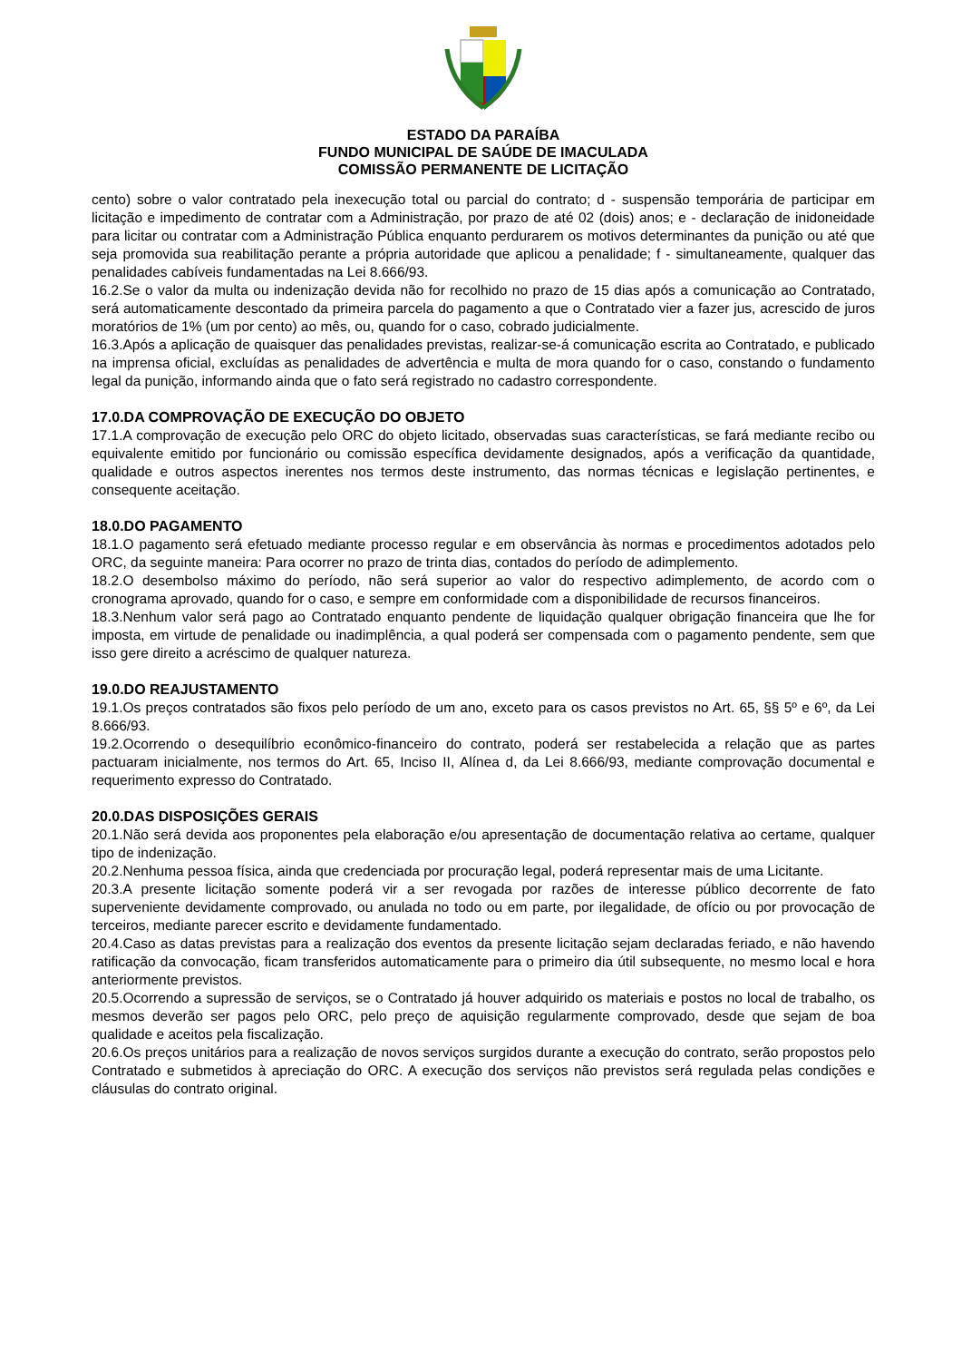ESTADO DA PARAÍBA
FUNDO MUNICIPAL DE SAÚDE DE IMACULADA
COMISSÃO PERMANENTE DE LICITAÇÃO
cento) sobre o valor contratado pela inexecução total ou parcial do contrato; d - suspensão temporária de participar em licitação e impedimento de contratar com a Administração, por prazo de até 02 (dois) anos; e - declaração de inidoneidade para licitar ou contratar com a Administração Pública enquanto perdurarem os motivos determinantes da punição ou até que seja promovida sua reabilitação perante a própria autoridade que aplicou a penalidade; f - simultaneamente, qualquer das penalidades cabíveis fundamentadas na Lei 8.666/93.
16.2.Se o valor da multa ou indenização devida não for recolhido no prazo de 15 dias após a comunicação ao Contratado, será automaticamente descontado da primeira parcela do pagamento a que o Contratado vier a fazer jus, acrescido de juros moratórios de 1% (um por cento) ao mês, ou, quando for o caso, cobrado judicialmente.
16.3.Após a aplicação de quaisquer das penalidades previstas, realizar-se-á comunicação escrita ao Contratado, e publicado na imprensa oficial, excluídas as penalidades de advertência e multa de mora quando for o caso, constando o fundamento legal da punição, informando ainda que o fato será registrado no cadastro correspondente.
17.0.DA COMPROVAÇÃO DE EXECUÇÃO DO OBJETO
17.1.A comprovação de execução pelo ORC do objeto licitado, observadas suas características, se fará mediante recibo ou equivalente emitido por funcionário ou comissão específica devidamente designados, após a verificação da quantidade, qualidade e outros aspectos inerentes nos termos deste instrumento, das normas técnicas e legislação pertinentes, e consequente aceitação.
18.0.DO PAGAMENTO
18.1.O pagamento será efetuado mediante processo regular e em observância às normas e procedimentos adotados pelo ORC, da seguinte maneira: Para ocorrer no prazo de trinta dias, contados do período de adimplemento.
18.2.O desembolso máximo do período, não será superior ao valor do respectivo adimplemento, de acordo com o cronograma aprovado, quando for o caso, e sempre em conformidade com a disponibilidade de recursos financeiros.
18.3.Nenhum valor será pago ao Contratado enquanto pendente de liquidação qualquer obrigação financeira que lhe for imposta, em virtude de penalidade ou inadimplência, a qual poderá ser compensada com o pagamento pendente, sem que isso gere direito a acréscimo de qualquer natureza.
19.0.DO REAJUSTAMENTO
19.1.Os preços contratados são fixos pelo período de um ano, exceto para os casos previstos no Art. 65, §§ 5º e 6º, da Lei 8.666/93.
19.2.Ocorrendo o desequilíbrio econômico-financeiro do contrato, poderá ser restabelecida a relação que as partes pactuaram inicialmente, nos termos do Art. 65, Inciso II, Alínea d, da Lei 8.666/93, mediante comprovação documental e requerimento expresso do Contratado.
20.0.DAS DISPOSIÇÕES GERAIS
20.1.Não será devida aos proponentes pela elaboração e/ou apresentação de documentação relativa ao certame, qualquer tipo de indenização.
20.2.Nenhuma pessoa física, ainda que credenciada por procuração legal, poderá representar mais de uma Licitante.
20.3.A presente licitação somente poderá vir a ser revogada por razões de interesse público decorrente de fato superveniente devidamente comprovado, ou anulada no todo ou em parte, por ilegalidade, de ofício ou por provocação de terceiros, mediante parecer escrito e devidamente fundamentado.
20.4.Caso as datas previstas para a realização dos eventos da presente licitação sejam declaradas feriado, e não havendo ratificação da convocação, ficam transferidos automaticamente para o primeiro dia útil subsequente, no mesmo local e hora anteriormente previstos.
20.5.Ocorrendo a supressão de serviços, se o Contratado já houver adquirido os materiais e postos no local de trabalho, os mesmos deverão ser pagos pelo ORC, pelo preço de aquisição regularmente comprovado, desde que sejam de boa qualidade e aceitos pela fiscalização.
20.6.Os preços unitários para a realização de novos serviços surgidos durante a execução do contrato, serão propostos pelo Contratado e submetidos à apreciação do ORC. A execução dos serviços não previstos será regulada pelas condições e cláusulas do contrato original.